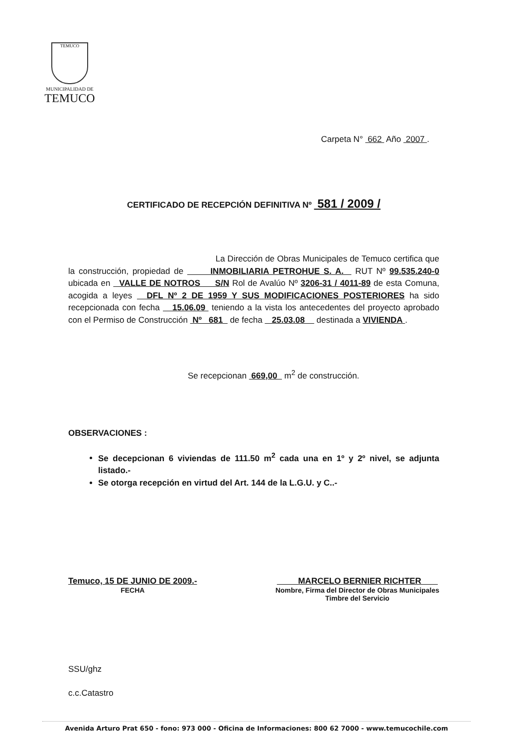TEMUCO
MUNICIPALIDAD DE
TEMUCO
Carpeta N° 662 Año 2007 .
CERTIFICADO DE RECEPCIÓN DEFINITIVA Nº 581 / 2009 /
La Dirección de Obras Municipales de Temuco certifica que la construcción, propiedad de INMOBILIARIA PETROHUE S. A. RUT Nº 99.535.240-0 ubicada en VALLE DE NOTROS S/N Rol de Avalúo Nº 3206-31 / 4011-89 de esta Comuna, acogida a leyes DFL Nº 2 DE 1959 Y SUS MODIFICACIONES POSTERIORES ha sido recepcionada con fecha 15.06.09 teniendo a la vista los antecedentes del proyecto aprobado con el Permiso de Construcción Nº 681 de fecha 25.03.08 destinada a VIVIENDA .
Se recepcionan 669,00 m<sup>2</sup> de construcción.
OBSERVACIONES :
Se decepcionan 6 viviendas de 111.50 m<sup>2</sup> cada una en 1º y 2º nivel, se adjunta listado.-
Se otorga recepción en virtud del Art. 144 de la L.G.U. y C..-
Temuco, 15 DE JUNIO DE 2009.-
FECHA
MARCELO BERNIER RICHTER
Nombre, Firma del Director de Obras Municipales
Timbre del Servicio
SSU/ghz
c.c.Catastro
Avenida Arturo Prat 650 - fono: 973 000 - Oficina de Informaciones: 800 62 7000 - www.temucochile.com